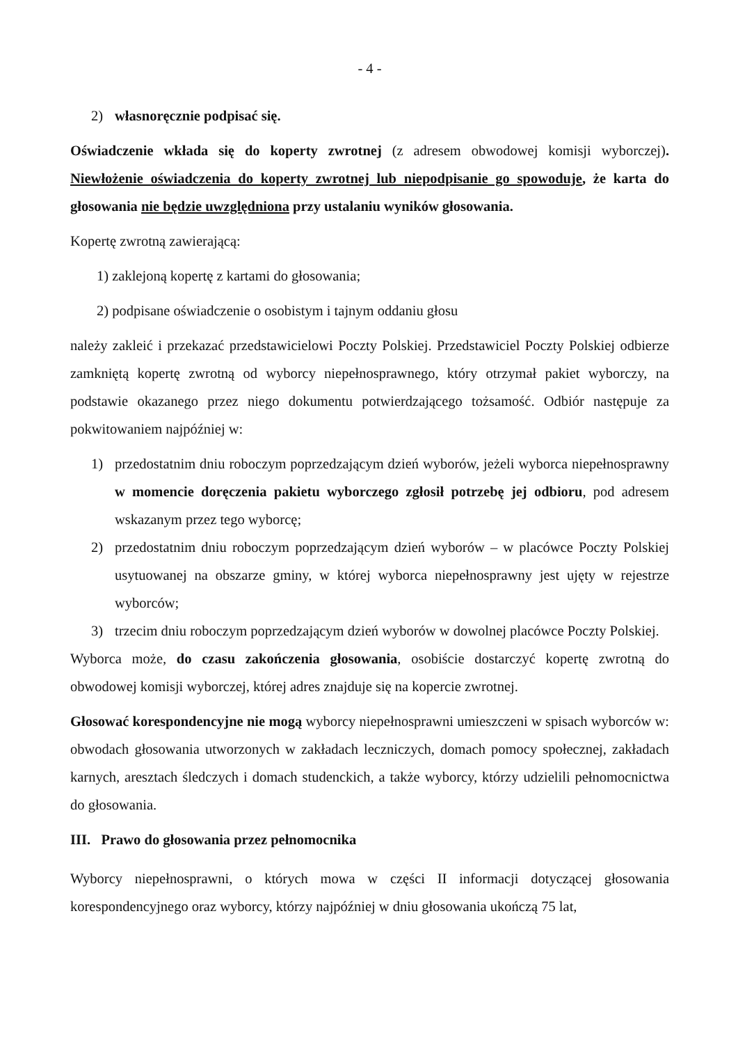- 4 -
2) własnoręcznie podpisać się.
Oświadczenie wkłada się do koperty zwrotnej (z adresem obwodowej komisji wyborczej). Niewłożenie oświadczenia do koperty zwrotnej lub niepodpisanie go spowoduje, że karta do głosowania nie będzie uwzględniona przy ustalaniu wyników głosowania.
Kopertę zwrotną zawierającą:
1) zaklejoną kopertę z kartami do głosowania;
2) podpisane oświadczenie o osobistym i tajnym oddaniu głosu
należy zakleić i przekazać przedstawicielowi Poczty Polskiej. Przedstawiciel Poczty Polskiej odbierze zamkniętą kopertę zwrotną od wyborcy niepełnosprawnego, który otrzymał pakiet wyborczy, na podstawie okazanego przez niego dokumentu potwierdzającego tożsamość. Odbiór następuje za pokwitowaniem najpóźniej w:
1) przedostatnim dniu roboczym poprzedzającym dzień wyborów, jeżeli wyborca niepełnosprawny w momencie doręczenia pakietu wyborczego zgłosił potrzebę jej odbioru, pod adresem wskazanym przez tego wyborcę;
2) przedostatnim dniu roboczym poprzedzającym dzień wyborów – w placówce Poczty Polskiej usytuowanej na obszarze gminy, w której wyborca niepełnosprawny jest ujęty w rejestrze wyborców;
3) trzecim dniu roboczym poprzedzającym dzień wyborów w dowolnej placówce Poczty Polskiej.
Wyborca może, do czasu zakończenia głosowania, osobiście dostarczyć kopertę zwrotną do obwodowej komisji wyborczej, której adres znajduje się na kopercie zwrotnej.
Głosować korespondencyjne nie mogą wyborcy niepełnosprawni umieszczeni w spisach wyborców w: obwodach głosowania utworzonych w zakładach leczniczych, domach pomocy społecznej, zakładach karnych, aresztach śledczych i domach studenckich, a także wyborcy, którzy udzielili pełnomocnictwa do głosowania.
III. Prawo do głosowania przez pełnomocnika
Wyborcy niepełnosprawni, o których mowa w części II informacji dotyczącej głosowania korespondencyjnego oraz wyborcy, którzy najpóźniej w dniu głosowania ukończą 75 lat,